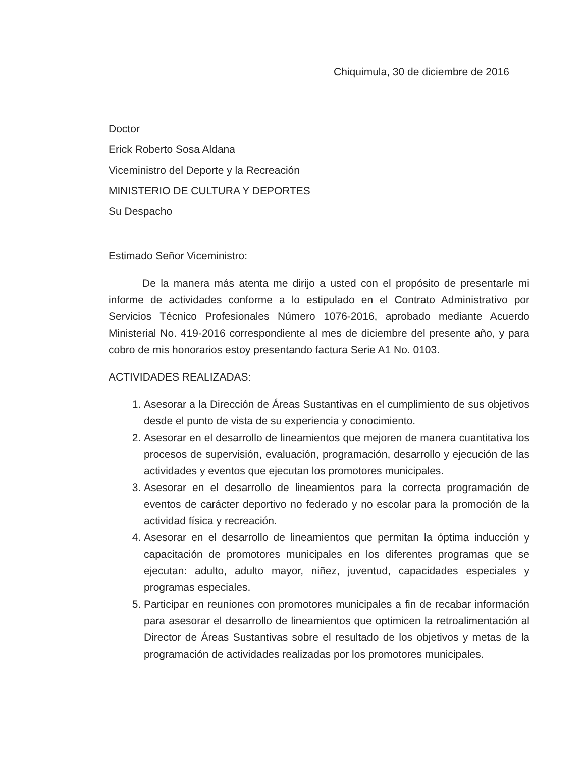Chiquimula, 30 de diciembre de 2016
Doctor
Erick Roberto Sosa Aldana
Viceministro del Deporte y la Recreación
MINISTERIO DE CULTURA Y DEPORTES
Su Despacho
Estimado Señor Viceministro:
De la manera más atenta me dirijo a usted con el propósito de presentarle mi informe de actividades conforme a lo estipulado en el Contrato Administrativo por Servicios Técnico Profesionales Número 1076-2016, aprobado mediante Acuerdo Ministerial No. 419-2016 correspondiente al mes de diciembre del presente año, y para cobro de mis honorarios estoy presentando factura Serie A1 No. 0103.
ACTIVIDADES REALIZADAS:
1. Asesorar a la Dirección de Áreas Sustantivas en el cumplimiento de sus objetivos desde el punto de vista de su experiencia y conocimiento.
2. Asesorar en el desarrollo de lineamientos que mejoren de manera cuantitativa los procesos de supervisión, evaluación, programación, desarrollo y ejecución de las actividades y eventos que ejecutan los promotores municipales.
3. Asesorar en el desarrollo de lineamientos para la correcta programación de eventos de carácter deportivo no federado y no escolar para la promoción de la actividad física y recreación.
4. Asesorar en el desarrollo de lineamientos que permitan la óptima inducción y capacitación de promotores municipales en los diferentes programas que se ejecutan: adulto, adulto mayor, niñez, juventud, capacidades especiales y programas especiales.
5. Participar en reuniones con promotores municipales a fin de recabar información para asesorar el desarrollo de lineamientos que optimicen la retroalimentación al Director de Áreas Sustantivas sobre el resultado de los objetivos y metas de la programación de actividades realizadas por los promotores municipales.